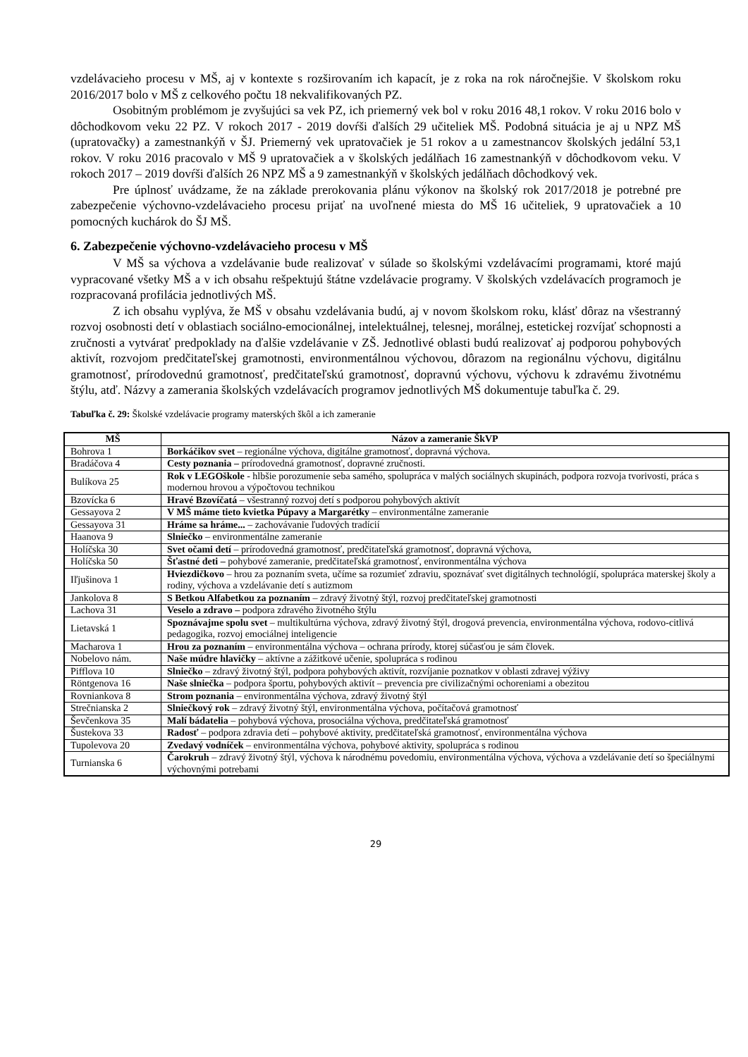vzdelávacieho procesu v MŠ, aj v kontexte s rozširovaním ich kapacít, je z roka na rok náročnejšie. V školskom roku 2016/2017 bolo v MŠ z celkového počtu 18 nekvalifikovaných PZ.
Osobitným problémom je zvyšujúci sa vek PZ, ich priemerný vek bol v roku 2016 48,1 rokov. V roku 2016 bolo v dôchodkovom veku 22 PZ. V rokoch 2017 - 2019 dovŕši ďalších 29 učiteliek MŠ. Podobná situácia je aj u NPZ MŠ (upratovačky) a zamestnankýň v ŠJ. Priemerný vek upratovačiek je 51 rokov a u zamestnancov školských jedální 53,1 rokov. V roku 2016 pracovalo v MŠ 9 upratovačiek a v školských jedálňach 16 zamestnankýň v dôchodkovom veku. V rokoch 2017 – 2019 dovŕši ďalších 26 NPZ MŠ a 9 zamestnankýň v školských jedálňach dôchodkový vek.
Pre úplnosť uvádzame, že na základe prerokovania plánu výkonov na školský rok 2017/2018 je potrebné pre zabezpečenie výchovno-vzdelávacieho procesu prijať na uvoľnené miesta do MŠ 16 učiteliek, 9 upratovačiek a 10 pomocných kuchárok do ŠJ MŠ.
6. Zabezpečenie výchovno-vzdelávacieho procesu v MŠ
V MŠ sa výchova a vzdelávanie bude realizovať v súlade so školskými vzdelávacími programami, ktoré majú vypracované všetky MŠ a v ich obsahu rešpektujú štátne vzdelávacie programy. V školských vzdelávacích programoch je rozpracovaná profilácia jednotlivých MŠ.
Z ich obsahu vyplýva, že MŠ v obsahu vzdelávania budú, aj v novom školskom roku, klásť dôraz na všestranný rozvoj osobnosti detí v oblastiach sociálno-emocionálnej, intelektuálnej, telesnej, morálnej, estetickej rozvíjať schopnosti a zručnosti a vytvárať predpoklady na ďalšie vzdelávanie v ZŠ. Jednotlivé oblasti budú realizovať aj podporou pohybových aktivít, rozvojom predčitateľskej gramotnosti, environmentálnou výchovou, dôrazom na regionálnu výchovu, digitálnu gramotnosť, prírodovednú gramotnosť, predčitateľskú gramotnosť, dopravnú výchovu, výchovu k zdravému životnému štýlu, atď. Názvy a zamerania školských vzdelávacích programov jednotlivých MŠ dokumentuje tabuľka č. 29.
Tabuľka č. 29: Školské vzdelávacie programy materských škôl a ich zameranie
| MŠ | Názov a zameranie ŠkVP |
| --- | --- |
| Bohrova 1 | Borkáčikov svet – regionálne výchova, digitálne gramotnosť, dopravná výchova. |
| Bradáčova 4 | Cesty poznania – prírodovedná gramotnosť, dopravné zručnosti. |
| Bulíkova 25 | Rok v LEGOškole - hlbšie porozumenie seba samého, spolupráca v malých sociálnych skupinách, podpora rozvoja tvorivosti, práca s modernou hrovou a výpočtovou technikou |
| Bzovícka 6 | Hravé Bzovíčatá – všestranný rozvoj detí s podporou pohybových aktivít |
| Gessayova 2 | V MŠ máme tieto kvietka Púpavy a Margarétky – environmentálne zameranie |
| Gessayova 31 | Hráme sa hráme... – zachovávanie ľudových tradícií |
| Haanova 9 | Slniečko – environmentálne zameranie |
| Holíčska 30 | Svet očami detí – prírodovedná gramotnosť, predčitateľská gramotnosť, dopravná výchova, |
| Holíčska 50 | Šťastné deti – pohybové zameranie, predčitateľská gramotnosť, environmentálna výchova |
| Iľjušinova 1 | Hviezdičkovo – hrou za poznaním sveta, učíme sa rozumieť zdraviu, spoznávať svet digitálnych technológií, spolupráca materskej školy a rodiny, výchova a vzdelávanie detí s autizmom |
| Jankolova 8 | S Betkou Alfabetkou za poznaním – zdravý životný štýl, rozvoj predčitateľskej gramotnosti |
| Lachova 31 | Veselo a zdravo – podpora zdravého životného štýlu |
| Lietavská 1 | Spoznávajme spolu svet – multikultúrna výchova, zdravý životný štýl, drogová prevencia, environmentálna výchova, rodovo-citlivá pedagogika, rozvoj emociálnej inteligencie |
| Macharova 1 | Hrou za poznaním – environmentálna výchova – ochrana prírody, ktorej súčasťou je sám človek. |
| Nobelovo nám. | Naše múdre hlavičky – aktívne a zážitkové učenie, spolupráca s rodinou |
| Pifflova 10 | Slniečko – zdravý životný štýl, podpora pohybových aktivít, rozvíjanie poznatkov v oblasti zdravej výživy |
| Röntgenova 16 | Naše slniečka – podpora športu, pohybových aktivít – prevencia pre civilizačnými ochoreniami a obezitou |
| Rovniankova 8 | Strom poznania – environmentálna výchova, zdravý životný štýl |
| Strečnianska 2 | Slniečkový rok – zdravý životný štýl, environmentálna výchova, počítačová gramotnosť |
| Ševčenkova 35 | Malí bádatelia – pohybová výchova, prosociálna výchova, predčitateľská gramotnosť |
| Šustekova 33 | Radosť – podpora zdravia detí – pohybové aktivity, predčitateľská gramotnosť, environmentálna výchova |
| Tupolevova 20 | Zvedavý vodníček – environmentálna výchova, pohybové aktivity, spolupráca s rodinou |
| Turnianska 6 | Čarokruh – zdravý životný štýl, výchova k národnému povedomiu, environmentálna výchova, výchova a vzdelávanie detí so špeciálnymi výchovnými potrebami |
29